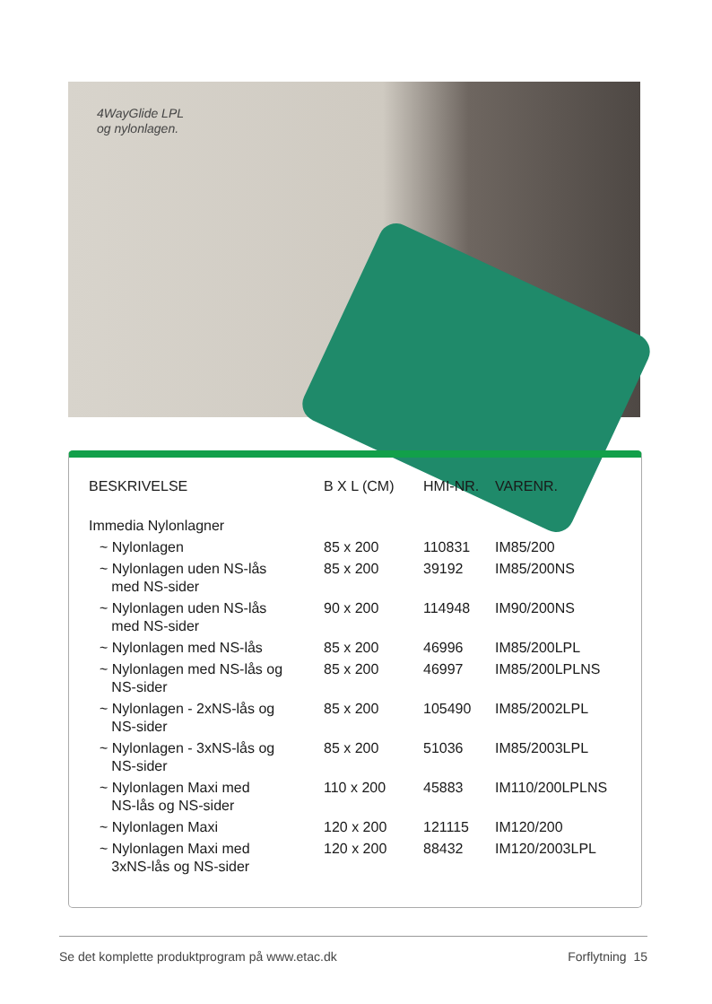4WayGlide LPL
og nylonlagen.
| BESKRIVELSE | B X L (CM) | HMI-NR. | VARENR. |
| --- | --- | --- | --- |
| Immedia Nylonlagner | | | |
| ~ Nylonlagen | 85 x 200 | 110831 | IM85/200 |
| ~ Nylonlagen uden NS-lås med NS-sider | 85 x 200 | 39192 | IM85/200NS |
| ~ Nylonlagen uden NS-lås med NS-sider | 90 x 200 | 114948 | IM90/200NS |
| ~ Nylonlagen med NS-lås | 85 x 200 | 46996 | IM85/200LPL |
| ~ Nylonlagen med NS-lås og NS-sider | 85 x 200 | 46997 | IM85/200LPLNS |
| ~ Nylonlagen - 2xNS-lås og NS-sider | 85 x 200 | 105490 | IM85/2002LPL |
| ~ Nylonlagen - 3xNS-lås og NS-sider | 85 x 200 | 51036 | IM85/2003LPL |
| ~ Nylonlagen Maxi med NS-lås og NS-sider | 110 x 200 | 45883 | IM110/200LPLNS |
| ~ Nylonlagen Maxi | 120 x 200 | 121115 | IM120/200 |
| ~ Nylonlagen Maxi med 3xNS-lås og NS-sider | 120 x 200 | 88432 | IM120/2003LPL |
Se det komplette produktprogram på www.etac.dk Forflytning 15